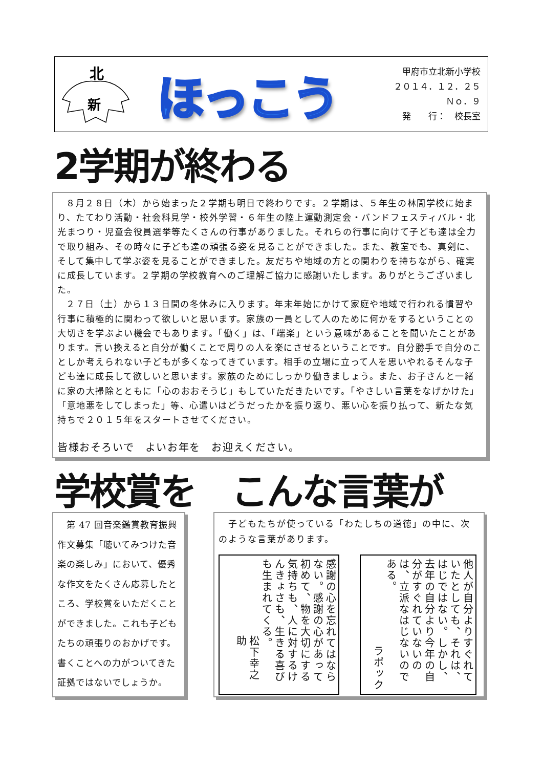北
新
ほっこう
甲府市立北新小学校
２０１４．１２．２５
Ｎｏ．９
発　　行：　校長室
2学期が終わる
８月２８日（木）から始まった２学期も明日で終わりです。２学期は、５年生の林間学校に始まり、たてわり活動・社会科見学・校外学習・６年生の陸上運動測定会・バンドフェスティバル・北光まつり・児童会役員選挙等たくさんの行事がありました。それらの行事に向けて子ども達は全力で取り組み、その時々に子ども達の頑張る姿を見ることができました。また、教室でも、真剣に、そして集中して学ぶ姿を見ることができました。友だちや地域の方との関わりを持ちながら、確実に成長しています。２学期の学校教育へのご理解ご協力に感謝いたします。ありがとうございました。
２７日（土）から１３日間の冬休みに入ります。年末年始にかけて家庭や地域で行われる慣習や行事に積極的に関わって欲しいと思います。家族の一員として人のために何かをするということの大切さを学ぶよい機会でもあります。「働く」は、「端楽」という意味があることを聞いたことがあります。言い換えると自分が働くことで周りの人を楽にさせるということです。自分勝手で自分のことしか考えられない子どもが多くなってきています。相手の立場に立って人を思いやれるそんな子ども達に成長して欲しいと思います。家族のためにしっかり働きましょう。また、お子さんと一緒に家の大掃除とともに「心のおおそうじ」もしていただきたいです。「やさしい言葉をなげかけた」「意地悪をしてしまった」等、心遣いはどうだったかを振り返り、悪い心を振り払って、新たな気持ちで２０１５年をスタートさせてください。
皆様おそろいで　よいお年を　お迎えください。
学校賞を こんな言葉が
　第 47 回音楽鑑賞教育振興作文募集「聴いてみつけた音楽の楽しみ」において、優秀な作文をたくさん応募したところ、学校賞をいただくことができました。これも子どもたちの頑張りのおかげです。書くことへの力がついてきた証拠ではないでしょうか。
　子どもたちが使っている「わたしちの道徳」の中に、次のような言葉があります。
感謝の心を忘れてはならない。感謝の心があって初めて、物を大切にする気持ちも、人に対するけんきょさも、生きる喜びも生まれてくる。
松下幸之助
他人が自分よりすぐれていたとしても、それは、はじではない。しかし、去年の自分より今年の自分がすぐれていないのは、立派なはじないのである。
ラポック